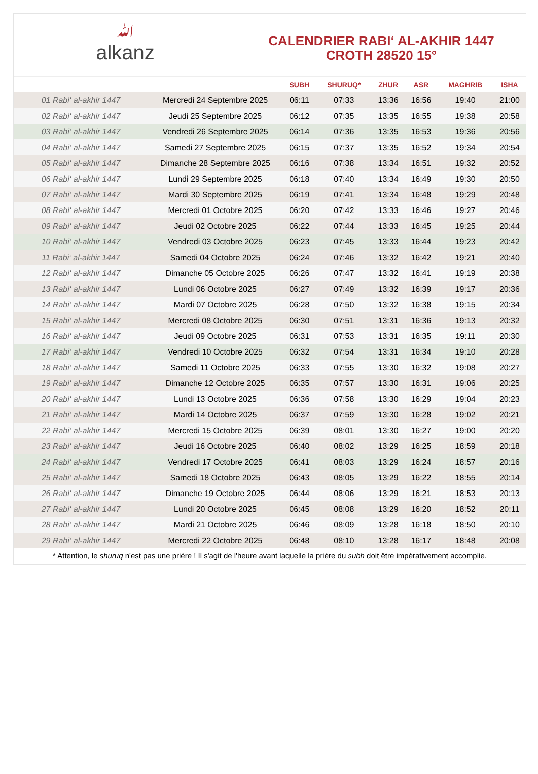ﷲalkanz
CALENDRIER RABI‘ AL-AKHIR 1447
CROTH 28520 15°
| | | SUBH | SHURUQ* | ZHUR | ASR | MAGHRIB | ISHA |
| --- | --- | --- | --- | --- | --- | --- | --- |
| 01 Rabi‘ al-akhir 1447 | Mercredi 24 Septembre 2025 | 06:11 | 07:33 | 13:36 | 16:56 | 19:40 | 21:00 |
| 02 Rabi‘ al-akhir 1447 | Jeudi 25 Septembre 2025 | 06:12 | 07:35 | 13:35 | 16:55 | 19:38 | 20:58 |
| 03 Rabi‘ al-akhir 1447 | Vendredi 26 Septembre 2025 | 06:14 | 07:36 | 13:35 | 16:53 | 19:36 | 20:56 |
| 04 Rabi‘ al-akhir 1447 | Samedi 27 Septembre 2025 | 06:15 | 07:37 | 13:35 | 16:52 | 19:34 | 20:54 |
| 05 Rabi‘ al-akhir 1447 | Dimanche 28 Septembre 2025 | 06:16 | 07:38 | 13:34 | 16:51 | 19:32 | 20:52 |
| 06 Rabi‘ al-akhir 1447 | Lundi 29 Septembre 2025 | 06:18 | 07:40 | 13:34 | 16:49 | 19:30 | 20:50 |
| 07 Rabi‘ al-akhir 1447 | Mardi 30 Septembre 2025 | 06:19 | 07:41 | 13:34 | 16:48 | 19:29 | 20:48 |
| 08 Rabi‘ al-akhir 1447 | Mercredi 01 Octobre 2025 | 06:20 | 07:42 | 13:33 | 16:46 | 19:27 | 20:46 |
| 09 Rabi‘ al-akhir 1447 | Jeudi 02 Octobre 2025 | 06:22 | 07:44 | 13:33 | 16:45 | 19:25 | 20:44 |
| 10 Rabi‘ al-akhir 1447 | Vendredi 03 Octobre 2025 | 06:23 | 07:45 | 13:33 | 16:44 | 19:23 | 20:42 |
| 11 Rabi‘ al-akhir 1447 | Samedi 04 Octobre 2025 | 06:24 | 07:46 | 13:32 | 16:42 | 19:21 | 20:40 |
| 12 Rabi‘ al-akhir 1447 | Dimanche 05 Octobre 2025 | 06:26 | 07:47 | 13:32 | 16:41 | 19:19 | 20:38 |
| 13 Rabi‘ al-akhir 1447 | Lundi 06 Octobre 2025 | 06:27 | 07:49 | 13:32 | 16:39 | 19:17 | 20:36 |
| 14 Rabi‘ al-akhir 1447 | Mardi 07 Octobre 2025 | 06:28 | 07:50 | 13:32 | 16:38 | 19:15 | 20:34 |
| 15 Rabi‘ al-akhir 1447 | Mercredi 08 Octobre 2025 | 06:30 | 07:51 | 13:31 | 16:36 | 19:13 | 20:32 |
| 16 Rabi‘ al-akhir 1447 | Jeudi 09 Octobre 2025 | 06:31 | 07:53 | 13:31 | 16:35 | 19:11 | 20:30 |
| 17 Rabi‘ al-akhir 1447 | Vendredi 10 Octobre 2025 | 06:32 | 07:54 | 13:31 | 16:34 | 19:10 | 20:28 |
| 18 Rabi‘ al-akhir 1447 | Samedi 11 Octobre 2025 | 06:33 | 07:55 | 13:30 | 16:32 | 19:08 | 20:27 |
| 19 Rabi‘ al-akhir 1447 | Dimanche 12 Octobre 2025 | 06:35 | 07:57 | 13:30 | 16:31 | 19:06 | 20:25 |
| 20 Rabi‘ al-akhir 1447 | Lundi 13 Octobre 2025 | 06:36 | 07:58 | 13:30 | 16:29 | 19:04 | 20:23 |
| 21 Rabi‘ al-akhir 1447 | Mardi 14 Octobre 2025 | 06:37 | 07:59 | 13:30 | 16:28 | 19:02 | 20:21 |
| 22 Rabi‘ al-akhir 1447 | Mercredi 15 Octobre 2025 | 06:39 | 08:01 | 13:30 | 16:27 | 19:00 | 20:20 |
| 23 Rabi‘ al-akhir 1447 | Jeudi 16 Octobre 2025 | 06:40 | 08:02 | 13:29 | 16:25 | 18:59 | 20:18 |
| 24 Rabi‘ al-akhir 1447 | Vendredi 17 Octobre 2025 | 06:41 | 08:03 | 13:29 | 16:24 | 18:57 | 20:16 |
| 25 Rabi‘ al-akhir 1447 | Samedi 18 Octobre 2025 | 06:43 | 08:05 | 13:29 | 16:22 | 18:55 | 20:14 |
| 26 Rabi‘ al-akhir 1447 | Dimanche 19 Octobre 2025 | 06:44 | 08:06 | 13:29 | 16:21 | 18:53 | 20:13 |
| 27 Rabi‘ al-akhir 1447 | Lundi 20 Octobre 2025 | 06:45 | 08:08 | 13:29 | 16:20 | 18:52 | 20:11 |
| 28 Rabi‘ al-akhir 1447 | Mardi 21 Octobre 2025 | 06:46 | 08:09 | 13:28 | 16:18 | 18:50 | 20:10 |
| 29 Rabi‘ al-akhir 1447 | Mercredi 22 Octobre 2025 | 06:48 | 08:10 | 13:28 | 16:17 | 18:48 | 20:08 |
* Attention, le shuruq n'est pas une prière ! Il s'agit de l'heure avant laquelle la prière du subh doit être impérativement accomplie.